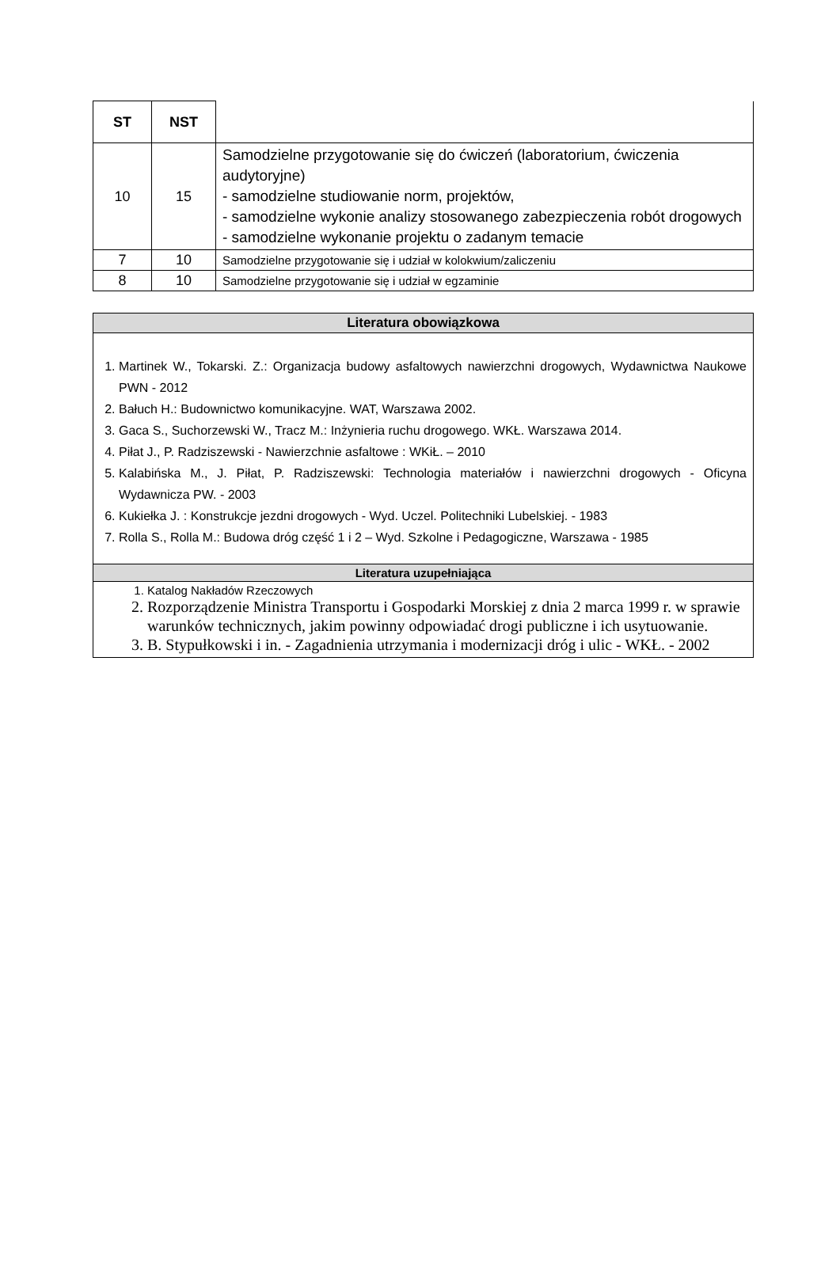| ST | NST | |
| 10 | 15 | Samodzielne przygotowanie się do ćwiczeń (laboratorium, ćwiczenia audytoryjne) - samodzielne studiowanie norm, projektów, - samodzielne wykonie analizy stosowanego zabezpieczenia robót drogowych - samodzielne wykonanie projektu o zadanym temacie |
| 7 | 10 | Samodzielne przygotowanie się i udział w kolokwium/zaliczeniu |
| 8 | 10 | Samodzielne przygotowanie się i udział w egzaminie |
| Literatura obowiązkowa |
| 1. Martinek W., Tokarski. Z.: Organizacja budowy asfaltowych nawierzchni drogowych, Wydawnictwa Naukowe PWN - 2012 2. Bałuch H.: Budownictwo komunikacyjne. WAT, Warszawa 2002. 3. Gaca S., Suchorzewski W., Tracz M.: Inżynieria ruchu drogowego. WKŁ. Warszawa 2014. 4. Piłat J., P. Radziszewski - Nawierzchnie asfaltowe : WKiŁ. – 2010 5. Kalabińska M., J. Piłat, P. Radziszewski: Technologia materiałów i nawierzchni drogowych - Oficyna Wydawnicza PW. - 2003 6. Kukiełka J. : Konstrukcje jezdni drogowych - Wyd. Uczel. Politechniki Lubelskiej. - 1983 7. Rolla S., Rolla M.: Budowa dróg część 1 i 2 – Wyd. Szkolne i Pedagogiczne, Warszawa - 1985 |
| Literatura uzupełniająca |
| 1. Katalog Nakładów Rzeczowych 2. Rozporządzenie Ministra Transportu i Gospodarki Morskiej z dnia 2 marca 1999 r. w sprawie warunków technicznych, jakim powinny odpowiadać drogi publiczne i ich usytuowanie. 3. B. Stypułkowski i in. - Zagadnienia utrzymania i modernizacji dróg i ulic - WKŁ. - 2002 |